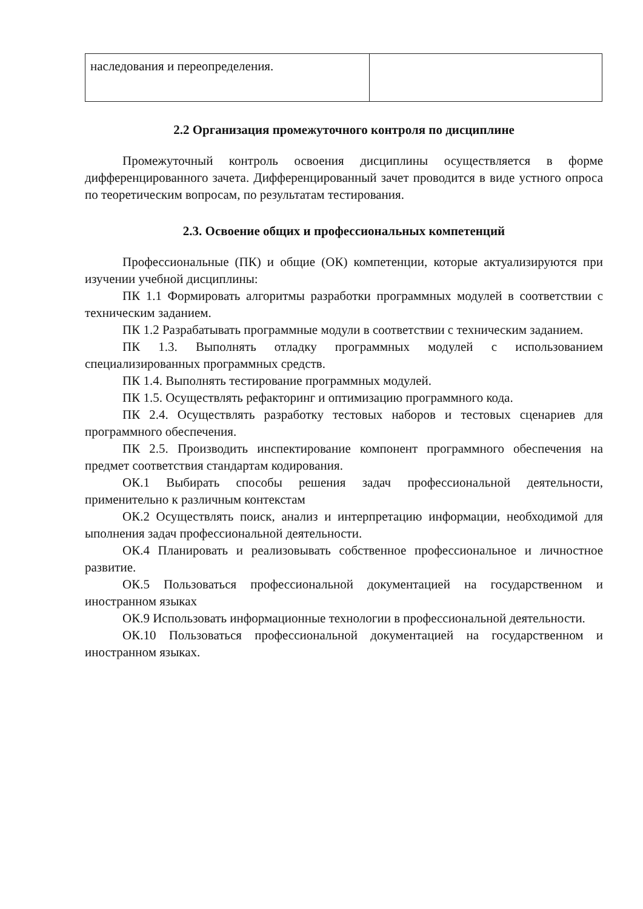| наследования и переопределения. | |
2.2 Организация промежуточного контроля по дисциплине
Промежуточный контроль освоения дисциплины осуществляется в форме дифференцированного зачета. Дифференцированный зачет проводится в виде устного опроса по теоретическим вопросам, по результатам тестирования.
2.3. Освоение общих и профессиональных компетенций
Профессиональные (ПК) и общие (ОК) компетенции, которые актуализируются при изучении учебной дисциплины:
ПК 1.1 Формировать алгоритмы разработки программных модулей в соответствии с техническим заданием.
ПК 1.2 Разрабатывать программные модули в соответствии с техническим заданием.
ПК 1.3. Выполнять отладку программных модулей с использованием специализированных программных средств.
ПК 1.4. Выполнять тестирование программных модулей.
ПК 1.5. Осуществлять рефакторинг и оптимизацию программного кода.
ПК 2.4. Осуществлять разработку тестовых наборов и тестовых сценариев для программного обеспечения.
ПК 2.5. Производить инспектирование компонент программного обеспечения на предмет соответствия стандартам кодирования.
ОК.1 Выбирать способы решения задач профессиональной деятельности, применительно к различным контекстам
ОК.2 Осуществлять поиск, анализ и интерпретацию информации, необходимой для ыполнения задач профессиональной деятельности.
ОК.4 Планировать и реализовывать собственное профессиональное и личностное развитие.
ОК.5 Пользоваться профессиональной документацией на государственном и иностранном языках
ОК.9 Использовать информационные технологии в профессиональной деятельности.
ОК.10 Пользоваться профессиональной документацией на государственном и иностранном языках.